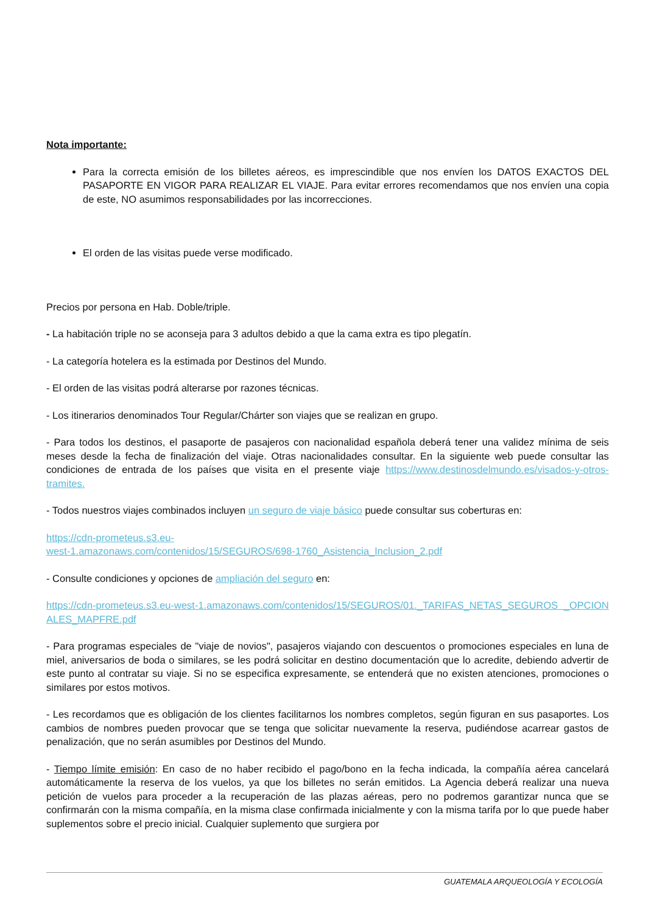Nota importante:
Para la correcta emisión de los billetes aéreos, es imprescindible que nos envíen los DATOS EXACTOS DEL PASAPORTE EN VIGOR PARA REALIZAR EL VIAJE. Para evitar errores recomendamos que nos envíen una copia de este, NO asumimos responsabilidades por las incorrecciones.
El orden de las visitas puede verse modificado.
Precios por persona en Hab. Doble/triple.
- La habitación triple no se aconseja para 3 adultos debido a que la cama extra es tipo plegatín.
- La categoría hotelera es la estimada por Destinos del Mundo.
- El orden de las visitas podrá alterarse por razones técnicas.
- Los itinerarios denominados Tour Regular/Chárter son viajes que se realizan en grupo.
- Para todos los destinos, el pasaporte de pasajeros con nacionalidad española deberá tener una validez mínima de seis meses desde la fecha de finalización del viaje. Otras nacionalidades consultar. En la siguiente web puede consultar las condiciones de entrada de los países que visita en el presente viaje https://www.destinosdelmundo.es/visados-y-otros-tramites.
- Todos nuestros viajes combinados incluyen un seguro de viaje básico puede consultar sus coberturas en:
https://cdn-prometeus.s3.eu-
west-1.amazonaws.com/contenidos/15/SEGUROS/698-1760_Asistencia_Inclusion_2.pdf
- Consulte condiciones y opciones de ampliación del seguro en:
https://cdn-prometeus.s3.eu-west-1.amazonaws.com/contenidos/15/SEGUROS/01._TARIFAS_NETAS_SEGUROS _OPCIONALES_MAPFRE.pdf
- Para programas especiales de "viaje de novios", pasajeros viajando con descuentos o promociones especiales en luna de miel, aniversarios de boda o similares, se les podrá solicitar en destino documentación que lo acredite, debiendo advertir de este punto al contratar su viaje. Si no se especifica expresamente, se entenderá que no existen atenciones, promociones o similares por estos motivos.
- Les recordamos que es obligación de los clientes facilitarnos los nombres completos, según figuran en sus pasaportes. Los cambios de nombres pueden provocar que se tenga que solicitar nuevamente la reserva, pudiéndose acarrear gastos de penalización, que no serán asumibles por Destinos del Mundo.
- Tiempo límite emisión: En caso de no haber recibido el pago/bono en la fecha indicada, la compañía aérea cancelará automáticamente la reserva de los vuelos, ya que los billetes no serán emitidos. La Agencia deberá realizar una nueva petición de vuelos para proceder a la recuperación de las plazas aéreas, pero no podremos garantizar nunca que se confirmarán con la misma compañía, en la misma clase confirmada inicialmente y con la misma tarifa por lo que puede haber suplementos sobre el precio inicial. Cualquier suplemento que surgiera por
GUATEMALA ARQUEOLOGÍA Y ECOLOGÍA